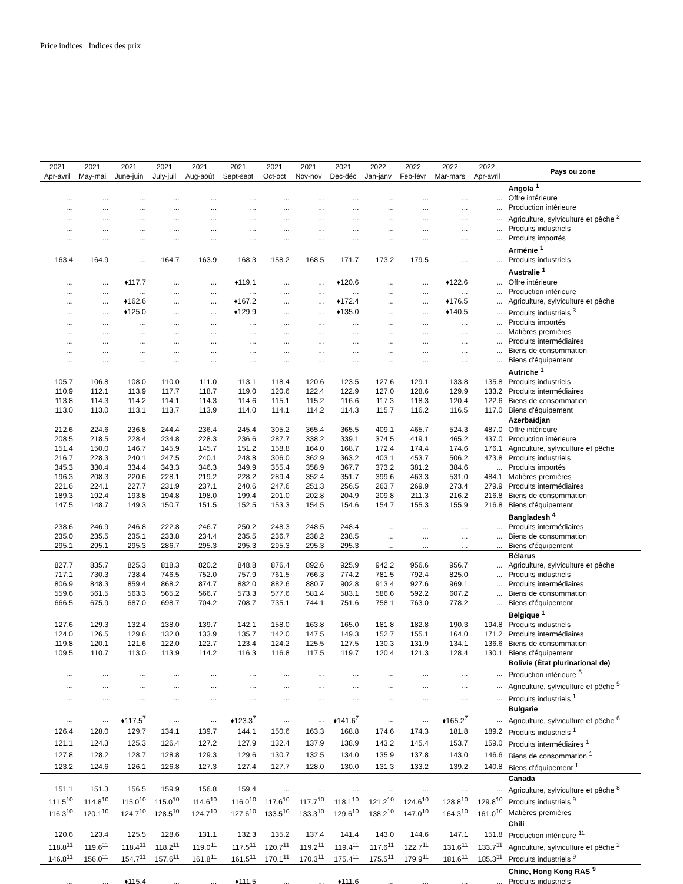Price indices Indices des prix
| 2021 | 2021 | 2021 | 2021 | 2021 | 2021 | 2021 | 2021 | 2021 | 2022 | 2022 | 2022 | 2022 | Pays ou zone |
| --- | --- | --- | --- | --- | --- | --- | --- | --- | --- | --- | --- | --- | --- |
| Apr-avril | May-mai | June-juin | July-juil | Aug-août | Sept-sept | Oct-oct | Nov-nov | Dec-déc | Jan-janv | Feb-févr | Mar-mars | Apr-avril | |
| | | | | | | | | | | | | | Angola <sup>1</sup> |
| ... | ... | ... | ... | ... | ... | ... | ... | ... | ... | ... | ... | ... | Offre intérieure |
| ... | ... | ... | ... | ... | ... | ... | ... | ... | ... | ... | ... | ... | Production intérieure |
| ... | ... | ... | ... | ... | ... | ... | ... | ... | ... | ... | ... | ... | Agriculture, sylviculture et pêche <sup>2</sup> |
| ... | ... | ... | ... | ... | ... | ... | ... | ... | ... | ... | ... | ... | Produits industriels |
| ... | ... | ... | ... | ... | ... | ... | ... | ... | ... | ... | ... | ... | Produits importés |
| | | | | | | | | | | | | | Arménie <sup>1</sup> |
| 163.4 | 164.9 | ... | 164.7 | 163.9 | 168.3 | 158.2 | 168.5 | 171.7 | 173.2 | 179.5 | ... | ... | Produits industriels |
| | | | | | | | | | | | | | Australie <sup>1</sup> |
| ... | ... | ♦117.7 | ... | ... | ♦119.1 | ... | ... | ♦120.6 | ... | ... | ♦122.6 | ... | Offre intérieure |
| ... | ... | ... | ... | ... | ... | ... | ... | ... | ... | ... | ... | ... | Production intérieure |
| ... | ... | ♦162.6 | ... | ... | ♦167.2 | ... | ... | ♦172.4 | ... | ... | ♦176.5 | ... | Agriculture, sylviculture et pêche |
| ... | ... | ♦125.0 | ... | ... | ♦129.9 | ... | ... | ♦135.0 | ... | ... | ♦140.5 | ... | Produits industriels <sup>3</sup> |
| ... | ... | ... | ... | ... | ... | ... | ... | ... | ... | ... | ... | ... | Produits importés |
| ... | ... | ... | ... | ... | ... | ... | ... | ... | ... | ... | ... | ... | Matières premières |
| ... | ... | ... | ... | ... | ... | ... | ... | ... | ... | ... | ... | ... | Produits intermédiaires |
| ... | ... | ... | ... | ... | ... | ... | ... | ... | ... | ... | ... | ... | Biens de consommation |
| ... | ... | ... | ... | ... | ... | ... | ... | ... | ... | ... | ... | ... | Biens d'équipement |
| | | | | | | | | | | | | | Autriche <sup>1</sup> |
| 105.7 | 106.8 | 108.0 | 110.0 | 111.0 | 113.1 | 118.4 | 120.6 | 123.5 | 127.6 | 129.1 | 133.8 | 135.8 | Produits industriels |
| 110.9 | 112.1 | 113.9 | 117.7 | 118.7 | 119.0 | 120.6 | 122.4 | 122.9 | 127.0 | 128.6 | 129.9 | 133.2 | Produits intermédiaires |
| 113.8 | 114.3 | 114.2 | 114.1 | 114.3 | 114.6 | 115.1 | 115.2 | 116.6 | 117.3 | 118.3 | 120.4 | 122.6 | Biens de consommation |
| 113.0 | 113.0 | 113.1 | 113.7 | 113.9 | 114.0 | 114.1 | 114.2 | 114.3 | 115.7 | 116.2 | 116.5 | 117.0 | Biens d'équipement |
| | | | | | | | | | | | | | Azerbaïdjan |
| 212.6 | 224.6 | 236.8 | 244.4 | 236.4 | 245.4 | 305.2 | 365.4 | 365.5 | 409.1 | 465.7 | 524.3 | 487.0 | Offre intérieure |
| 208.5 | 218.5 | 228.4 | 234.8 | 228.3 | 236.6 | 287.7 | 338.2 | 339.1 | 374.5 | 419.1 | 465.2 | 437.0 | Production intérieure |
| 151.4 | 150.0 | 146.7 | 145.9 | 145.7 | 151.2 | 158.8 | 164.0 | 168.7 | 172.4 | 174.4 | 174.6 | 176.1 | Agriculture, sylviculture et pêche |
| 216.7 | 228.3 | 240.1 | 247.5 | 240.1 | 248.8 | 306.0 | 362.9 | 363.2 | 403.1 | 453.7 | 506.2 | 473.8 | Produits industriels |
| 345.3 | 330.4 | 334.4 | 343.3 | 346.3 | 349.9 | 355.4 | 358.9 | 367.7 | 373.2 | 381.2 | 384.6 | ... | Produits importés |
| 196.3 | 208.3 | 220.6 | 228.1 | 219.2 | 228.2 | 289.4 | 352.4 | 351.7 | 399.6 | 463.3 | 531.0 | 484.1 | Matières premières |
| 221.6 | 224.1 | 227.7 | 231.9 | 237.1 | 240.6 | 247.6 | 251.3 | 256.5 | 263.7 | 269.9 | 273.4 | 279.9 | Produits intermédiaires |
| 189.3 | 192.4 | 193.8 | 194.8 | 198.0 | 199.4 | 201.0 | 202.8 | 204.9 | 209.8 | 211.3 | 216.2 | 216.8 | Biens de consommation |
| 147.5 | 148.7 | 149.3 | 150.7 | 151.5 | 152.5 | 153.3 | 154.5 | 154.6 | 154.7 | 155.3 | 155.9 | 216.8 | Biens d'équipement |
| | | | | | | | | | | | | | Bangladesh <sup>4</sup> |
| 238.6 | 246.9 | 246.8 | 222.8 | 246.7 | 250.2 | 248.3 | 248.5 | 248.4 | ... | ... | ... | ... | Produits intermédiaires |
| 235.0 | 235.5 | 235.1 | 233.8 | 234.4 | 235.5 | 236.7 | 238.2 | 238.5 | ... | ... | ... | ... | Biens de consommation |
| 295.1 | 295.1 | 295.3 | 286.7 | 295.3 | 295.3 | 295.3 | 295.3 | 295.3 | ... | ... | ... | ... | Biens d'équipement |
| | | | | | | | | | | | | | Bélarus |
| 827.7 | 835.7 | 825.3 | 818.3 | 820.2 | 848.8 | 876.4 | 892.6 | 925.9 | 942.2 | 956.6 | 956.7 | ... | Agriculture, sylviculture et pêche |
| 717.1 | 730.3 | 738.4 | 746.5 | 752.0 | 757.9 | 761.5 | 766.3 | 774.2 | 781.5 | 792.4 | 825.0 | ... | Produits industriels |
| 806.9 | 848.3 | 859.4 | 868.2 | 874.7 | 882.0 | 882.6 | 880.7 | 902.8 | 913.4 | 927.6 | 969.1 | ... | Produits intermédiaires |
| 559.6 | 561.5 | 563.3 | 565.2 | 566.7 | 573.3 | 577.6 | 581.4 | 583.1 | 586.6 | 592.2 | 607.2 | ... | Biens de consommation |
| 666.5 | 675.9 | 687.0 | 698.7 | 704.2 | 708.7 | 735.1 | 744.1 | 751.6 | 758.1 | 763.0 | 778.2 | ... | Biens d'équipement |
| | | | | | | | | | | | | | Belgique <sup>1</sup> |
| 127.6 | 129.3 | 132.4 | 138.0 | 139.7 | 142.1 | 158.0 | 163.8 | 165.0 | 181.8 | 182.8 | 190.3 | 194.8 | Produits industriels |
| 124.0 | 126.5 | 129.6 | 132.0 | 133.9 | 135.7 | 142.0 | 147.5 | 149.3 | 152.7 | 155.1 | 164.0 | 171.2 | Produits intermédiaires |
| 119.8 | 120.1 | 121.6 | 122.0 | 122.7 | 123.4 | 124.2 | 125.5 | 127.5 | 130.3 | 131.9 | 134.1 | 136.6 | Biens de consommation |
| 109.5 | 110.7 | 113.0 | 113.9 | 114.2 | 116.3 | 116.8 | 117.5 | 119.7 | 120.4 | 121.3 | 128.4 | 130.1 | Biens d'équipement |
| | | | | | | | | | | | | | Bolivie (État plurinational de) |
| ... | ... | ... | ... | ... | ... | ... | ... | ... | ... | ... | ... | ... | Production intérieure <sup>5</sup> |
| ... | ... | ... | ... | ... | ... | ... | ... | ... | ... | ... | ... | ... | Agriculture, sylviculture et pêche <sup>5</sup> |
| ... | ... | ... | ... | ... | ... | ... | ... | ... | ... | ... | ... | ... | Produits industriels <sup>1</sup> |
| | | | | | | | | | | | | | Bulgarie |
| ... | ... | ♦117.5<sup>7</sup> | ... | ... | ♦123.3<sup>7</sup> | ... | ... | ♦141.6<sup>7</sup> | ... | ... | ♦165.2<sup>7</sup> | ... | Agriculture, sylviculture et pêche <sup>6</sup> |
| 126.4 | 128.0 | 129.7 | 134.1 | 139.7 | 144.1 | 150.6 | 163.3 | 168.8 | 174.6 | 174.3 | 181.8 | 189.2 | Produits industriels <sup>1</sup> |
| 121.1 | 124.3 | 125.3 | 126.4 | 127.2 | 127.9 | 132.4 | 137.9 | 138.9 | 143.2 | 145.4 | 153.7 | 159.0 | Produits intermédiaires <sup>1</sup> |
| 127.8 | 128.2 | 128.7 | 128.8 | 129.3 | 129.6 | 130.7 | 132.5 | 134.0 | 135.9 | 137.8 | 143.0 | 146.6 | Biens de consommation <sup>1</sup> |
| 123.2 | 124.6 | 126.1 | 126.8 | 127.3 | 127.4 | 127.7 | 128.0 | 130.0 | 131.3 | 133.2 | 139.2 | 140.8 | Biens d'équipement <sup>1</sup> |
| | | | | | | | | | | | | | Canada |
| 151.1 | 151.3 | 156.5 | 159.9 | 156.8 | 159.4 | ... | ... | ... | ... | ... | ... | ... | Agriculture, sylviculture et pêche <sup>8</sup> |
| 111.5<sup>10</sup> | 114.8<sup>10</sup> | 115.0<sup>10</sup> | 115.0<sup>10</sup> | 114.6<sup>10</sup> | 116.0<sup>10</sup> | 117.6<sup>10</sup> | 117.7<sup>10</sup> | 118.1<sup>10</sup> | 121.2<sup>10</sup> | 124.6<sup>10</sup> | 128.8<sup>10</sup> | 129.8<sup>10</sup> | Produits industriels <sup>9</sup> |
| 116.3<sup>10</sup> | 120.1<sup>10</sup> | 124.7<sup>10</sup> | 128.5<sup>10</sup> | 124.7<sup>10</sup> | 127.6<sup>10</sup> | 133.5<sup>10</sup> | 133.3<sup>10</sup> | 129.6<sup>10</sup> | 138.2<sup>10</sup> | 147.0<sup>10</sup> | 164.3<sup>10</sup> | 161.0<sup>10</sup> | Matières premières |
| | | | | | | | | | | | | | Chili |
| 120.6 | 123.4 | 125.5 | 128.6 | 131.1 | 132.3 | 135.2 | 137.4 | 141.4 | 143.0 | 144.6 | 147.1 | 151.8 | Production intérieure <sup>11</sup> |
| 118.8<sup>11</sup> | 119.6<sup>11</sup> | 118.4<sup>11</sup> | 118.2<sup>11</sup> | 119.0<sup>11</sup> | 117.5<sup>11</sup> | 120.7<sup>11</sup> | 119.2<sup>11</sup> | 119.4<sup>11</sup> | 117.6<sup>11</sup> | 122.7<sup>11</sup> | 131.6<sup>11</sup> | 133.7<sup>11</sup> | Agriculture, sylviculture et pêche <sup>2</sup> |
| 146.8<sup>11</sup> | 156.0<sup>11</sup> | 154.7<sup>11</sup> | 157.6<sup>11</sup> | 161.8<sup>11</sup> | 161.5<sup>11</sup> | 170.1<sup>11</sup> | 170.3<sup>11</sup> | 175.4<sup>11</sup> | 175.5<sup>11</sup> | 179.9<sup>11</sup> | 181.6<sup>11</sup> | 185.3<sup>11</sup> | Produits industriels <sup>9</sup> |
| | | | | | | | | | | | | | Chine, Hong Kong RAS <sup>9</sup> |
| ... | ... | ♦115.4 | ... | ... | ♦111.5 | ... | ... | ♦111.6 | ... | ... | ... | ... | Produits industriels |